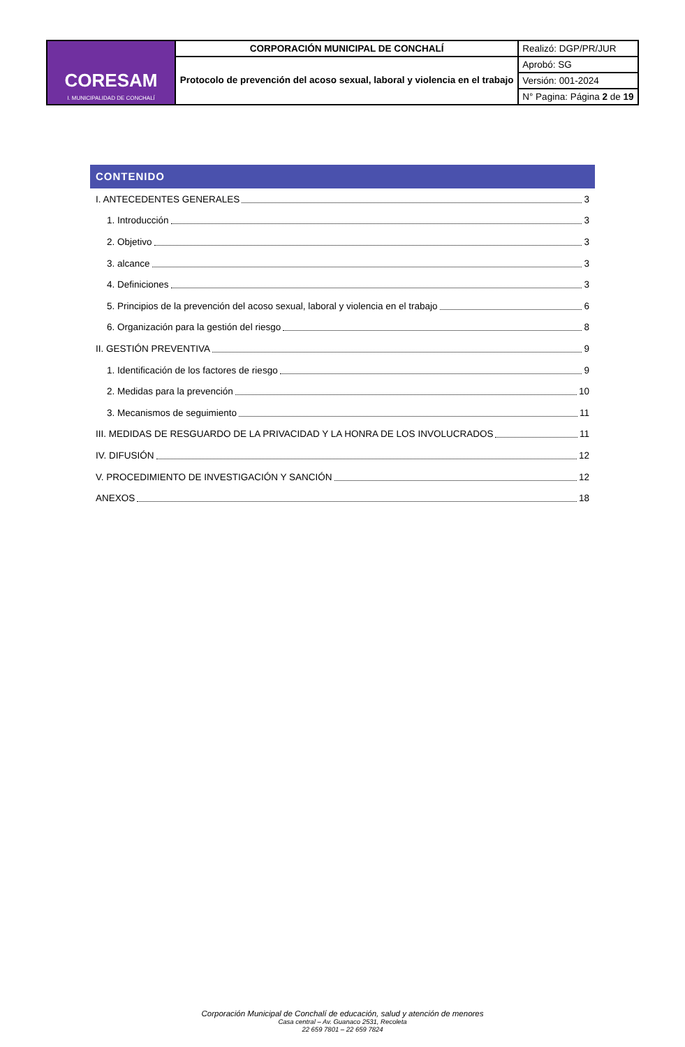| CORESAM I. MUNICIPALIDAD DE CONCHALÍ | CORPORACIÓN MUNICIPAL DE CONCHALÍ | Realizó: DGP/PR/JUR |
| | Protocolo de prevención del acoso sexual, laboral y violencia en el trabajo | Aprobó: SG |
| | | Versión: 001-2024 |
| | | N° Pagina: Página 2 de 19 |
CONTENIDO
I. ANTECEDENTES GENERALES 3
1. Introducción 3
2. Objetivo 3
3. alcance 3
4. Definiciones 3
5. Principios de la prevención del acoso sexual, laboral y violencia en el trabajo 6
6. Organización para la gestión del riesgo 8
II. GESTIÓN PREVENTIVA 9
1. Identificación de los factores de riesgo 9
2. Medidas para la prevención 10
3. Mecanismos de seguimiento 11
III. MEDIDAS DE RESGUARDO DE LA PRIVACIDAD Y LA HONRA DE LOS INVOLUCRADOS 11
IV. DIFUSIÓN 12
V. PROCEDIMIENTO DE INVESTIGACIÓN Y SANCIÓN 12
ANEXOS 18
Corporación Municipal de Conchalí de educación, salud y atención de menores
Casa central – Av. Guanaco 2531, Recoleta
22 659 7801 – 22 659 7824